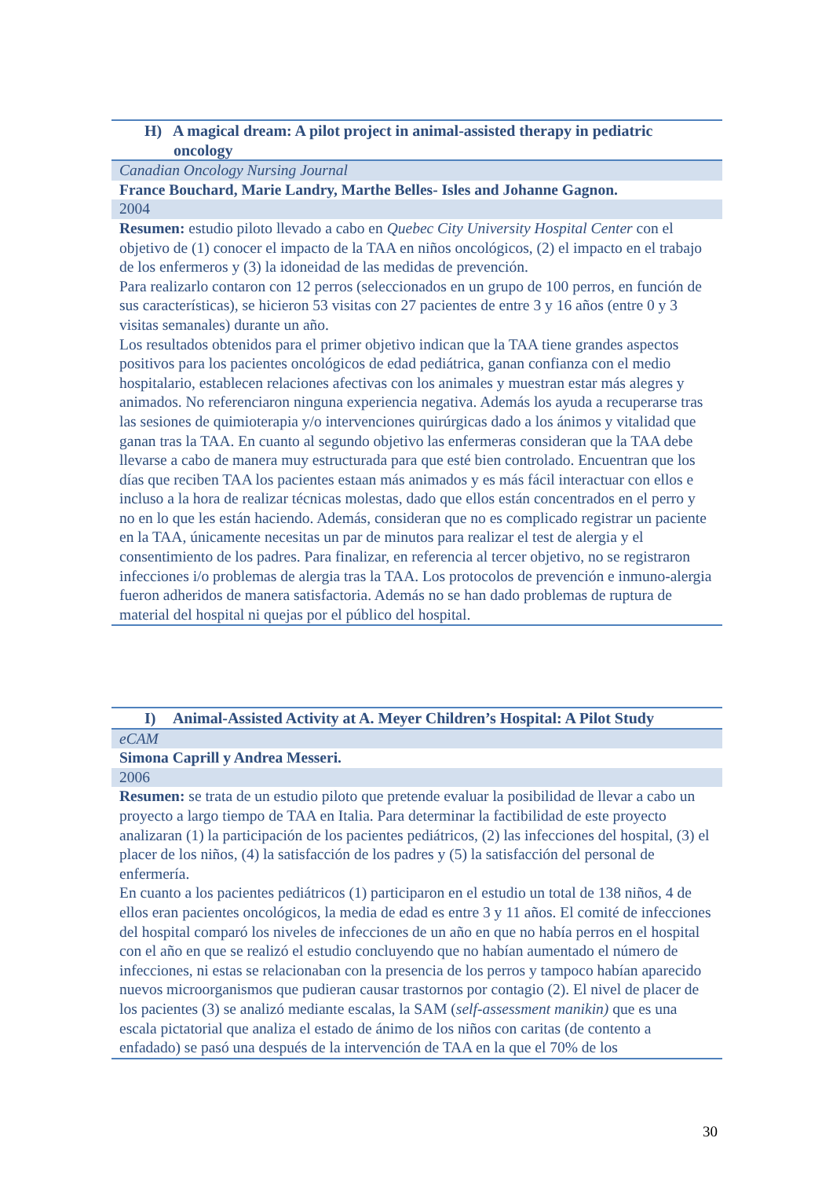| H) A magical dream: A pilot project in animal-assisted therapy in pediatric oncology |
| Canadian Oncology Nursing Journal |
| France Bouchard, Marie Landry, Marthe Belles- Isles and Johanne Gagnon. |
| 2004 |
| Resumen: estudio piloto llevado a cabo en Quebec City University Hospital Center con el objetivo de (1) conocer el impacto de la TAA en niños oncológicos, (2) el impacto en el trabajo de los enfermeros y (3) la idoneidad de las medidas de prevención. Para realizarlo contaron con 12 perros (seleccionados en un grupo de 100 perros, en función de sus características), se hicieron 53 visitas con 27 pacientes de entre 3 y 16 años (entre 0 y 3 visitas semanales) durante un año. Los resultados obtenidos para el primer objetivo indican que la TAA tiene grandes aspectos positivos para los pacientes oncológicos de edad pediátrica, ganan confianza con el medio hospitalario, establecen relaciones afectivas con los animales y muestran estar más alegres y animados. No referenciaron ninguna experiencia negativa. Además los ayuda a recuperarse tras las sesiones de quimioterapia y/o intervenciones quirúrgicas dado a los ánimos y vitalidad que ganan tras la TAA. En cuanto al segundo objetivo las enfermeras consideran que la TAA debe llevarse a cabo de manera muy estructurada para que esté bien controlado. Encuentran que los días que reciben TAA los pacientes estaan más animados y es más fácil interactuar con ellos e incluso a la hora de realizar técnicas molestas, dado que ellos están concentrados en el perro y no en lo que les están haciendo. Además, consideran que no es complicado registrar un paciente en la TAA, únicamente necesitas un par de minutos para realizar el test de alergia y el consentimiento de los padres. Para finalizar, en referencia al tercer objetivo, no se registraron infecciones i/o problemas de alergia tras la TAA. Los protocolos de prevención e inmuno-alergia fueron adheridos de manera satisfactoria. Además no se han dado problemas de ruptura de material del hospital ni quejas por el público del hospital. |
| I) Animal-Assisted Activity at A. Meyer Children’s Hospital: A Pilot Study |
| eCAM |
| Simona Caprill y Andrea Messeri. |
| 2006 |
| Resumen: se trata de un estudio piloto que pretende evaluar la posibilidad de llevar a cabo un proyecto a largo tiempo de TAA en Italia. Para determinar la factibilidad de este proyecto analizaran (1) la participación de los pacientes pediátricos, (2) las infecciones del hospital, (3) el placer de los niños, (4) la satisfacción de los padres y (5) la satisfacción del personal de enfermería. En cuanto a los pacientes pediátricos (1) participaron en el estudio un total de 138 niños, 4 de ellos eran pacientes oncológicos, la media de edad es entre 3 y 11 años. El comité de infecciones del hospital comparó los niveles de infecciones de un año en que no había perros en el hospital con el año en que se realizó el estudio concluyendo que no habían aumentado el número de infecciones, ni estas se relacionaban con la presencia de los perros y tampoco habían aparecido nuevos microorganismos que pudieran causar trastornos por contagio (2). El nivel de placer de los pacientes (3) se analizó mediante escalas, la SAM ( self-assessment manikin) que es una escala pictatorial que analiza el estado de ánimo de los niños con caritas (de contento a enfadado) se pasó una después de la intervención de TAA en la que el 70% de los |
30